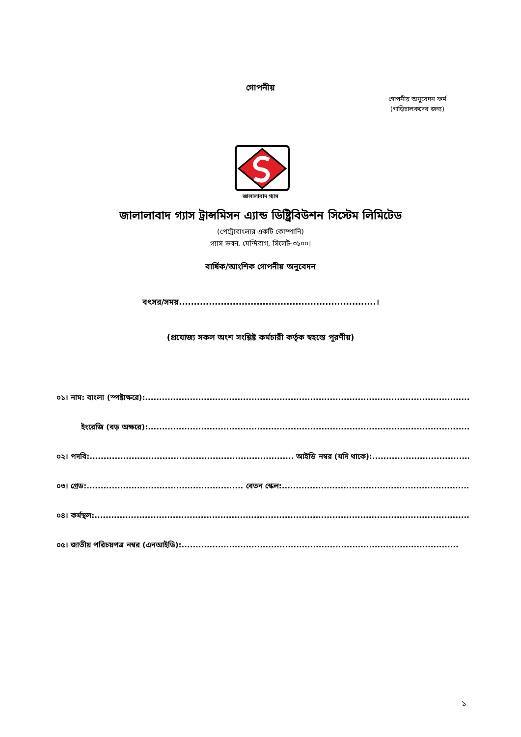গোপনীয়
গোপনীয় অনুবেদন ফর্ম
(গাড়িচালকদের জন্য)
জালালাবাদ গ্যাস
জালালাবাদ গ্যাস ট্রান্সমিসন এ্যান্ড ডিষ্ট্রিবিউশন সিস্টেম লিমিটেড
(পেট্রোবাংলার একটি কোম্পানি)
গ্যাস ভবন, মেন্দিবাগ, সিলেট-৩১০০।
বার্ষিক/আংশিক গোপনীয় অনুবেদন
বৎসর/সময়..................................................................।
(প্রযোজ্য সকল অংশ সংশ্লিষ্ট কর্মচারী কর্তৃক স্বহস্তে পূরণীয়)
০১। নাম: বাংলা (স্পষ্টাক্ষরে):.......................................................................................................................
ইংরেজি (বড় অক্ষরে):...................................................................................................................
০২। পদবি:......................................................................... আইডি নম্বর (যদি থাকে):...................................
০৩। গ্রেড:........................................................ বেতন স্কেল:...........................................................................
০৪। কর্মস্থল:.............................................................................................................................................
০৫। জাতীয় পরিচয়পত্র নম্বর (এনআইডি):...................................................................................................
১